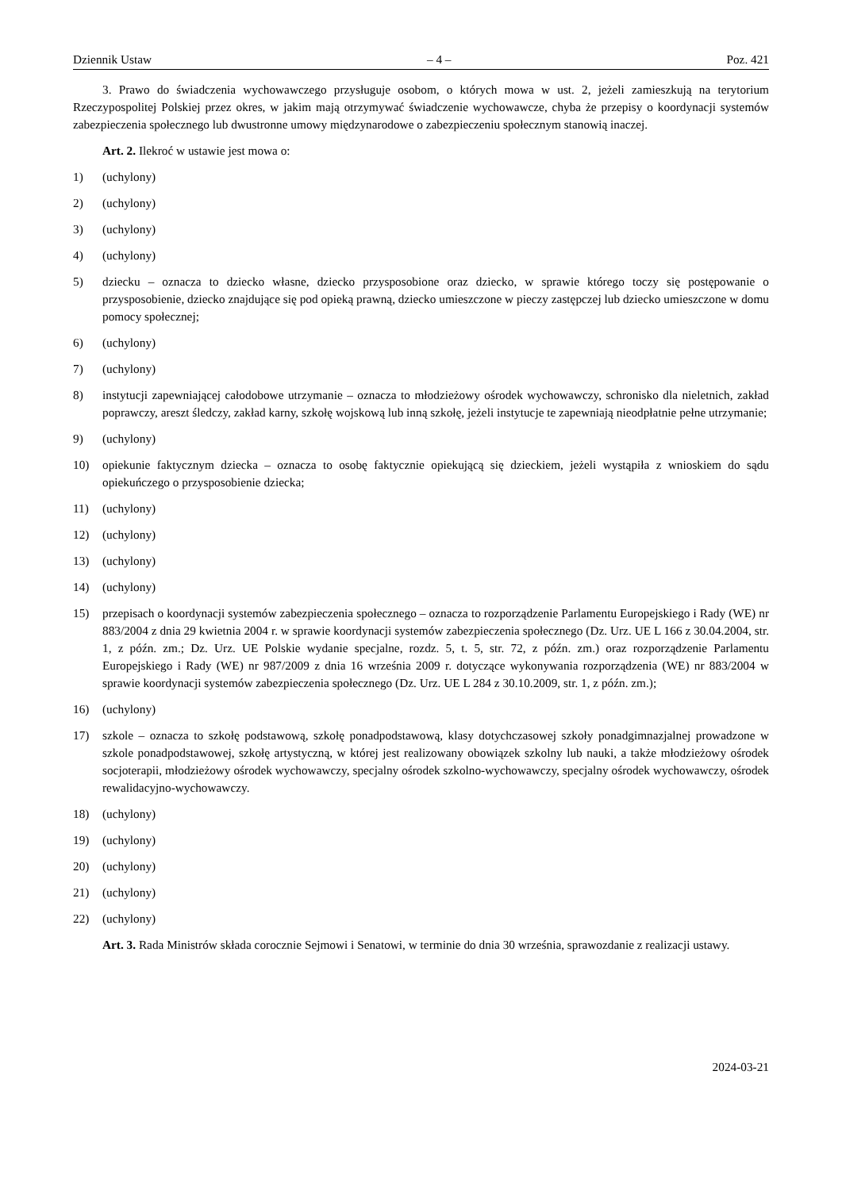Dziennik Ustaw – 4 – Poz. 421
3. Prawo do świadczenia wychowawczego przysługuje osobom, o których mowa w ust. 2, jeżeli zamieszkują na terytorium Rzeczypospolitej Polskiej przez okres, w jakim mają otrzymywać świadczenie wychowawcze, chyba że przepisy o koordynacji systemów zabezpieczenia społecznego lub dwustronne umowy międzynarodowe o zabezpieczeniu społecznym stanowią inaczej.
Art. 2. Ilekroć w ustawie jest mowa o:
1) (uchylony)
2) (uchylony)
3) (uchylony)
4) (uchylony)
5) dziecku – oznacza to dziecko własne, dziecko przysposobione oraz dziecko, w sprawie którego toczy się postępowanie o przysposobienie, dziecko znajdujące się pod opieką prawną, dziecko umieszczone w pieczy zastępczej lub dziecko umieszczone w domu pomocy społecznej;
6) (uchylony)
7) (uchylony)
8) instytucji zapewniającej całodobowe utrzymanie – oznacza to młodzieżowy ośrodek wychowawczy, schronisko dla nieletnich, zakład poprawczy, areszt śledczy, zakład karny, szkołę wojskową lub inną szkołę, jeżeli instytucje te zapewniają nieodpłatnie pełne utrzymanie;
9) (uchylony)
10) opiekunie faktycznym dziecka – oznacza to osobę faktycznie opiekującą się dzieckiem, jeżeli wystąpiła z wnioskiem do sądu opiekuńczego o przysposobienie dziecka;
11) (uchylony)
12) (uchylony)
13) (uchylony)
14) (uchylony)
15) przepisach o koordynacji systemów zabezpieczenia społecznego – oznacza to rozporządzenie Parlamentu Europejskiego i Rady (WE) nr 883/2004 z dnia 29 kwietnia 2004 r. w sprawie koordynacji systemów zabezpieczenia społecznego (Dz. Urz. UE L 166 z 30.04.2004, str. 1, z późn. zm.; Dz. Urz. UE Polskie wydanie specjalne, rozdz. 5, t. 5, str. 72, z późn. zm.) oraz rozporządzenie Parlamentu Europejskiego i Rady (WE) nr 987/2009 z dnia 16 września 2009 r. dotyczące wykonywania rozporządzenia (WE) nr 883/2004 w sprawie koordynacji systemów zabezpieczenia społecznego (Dz. Urz. UE L 284 z 30.10.2009, str. 1, z późn. zm.);
16) (uchylony)
17) szkole – oznacza to szkołę podstawową, szkołę ponadpodstawową, klasy dotychczasowej szkoły ponadgimnazjalnej prowadzone w szkole ponadpodstawowej, szkołę artystyczną, w której jest realizowany obowiązek szkolny lub nauki, a także młodzieżowy ośrodek socjoterapii, młodzieżowy ośrodek wychowawczy, specjalny ośrodek szkolno-wychowawczy, specjalny ośrodek wychowawczy, ośrodek rewalidacyjno-wychowawczy.
18) (uchylony)
19) (uchylony)
20) (uchylony)
21) (uchylony)
22) (uchylony)
Art. 3. Rada Ministrów składa corocznie Sejmowi i Senatowi, w terminie do dnia 30 września, sprawozdanie z realizacji ustawy.
2024-03-21